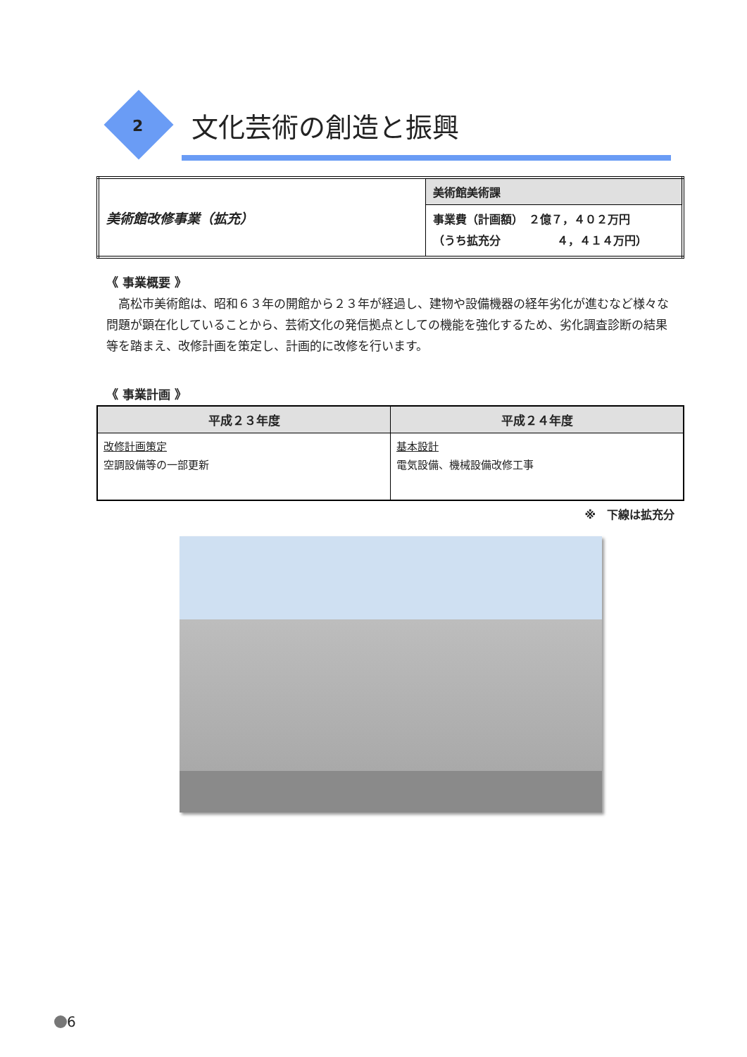2 文化芸術の創造と振興
| 美術館改修事業（拡充） | 美術館美術課 |
| | 事業費（計画額） ２億７，４０２万円 （うち拡充分 ４，４１４万円） |
《 事業概要 》
高松市美術館は、昭和６３年の開館から２３年が経過し、建物や設備機器の経年劣化が進むなど様々な問題が顕在化していることから、芸術文化の発信拠点としての機能を強化するため、劣化調査診断の結果等を踏まえ、改修計画を策定し、計画的に改修を行います。
《 事業計画 》
| 平成２３年度 | 平成２４年度 |
| --- | --- |
| 改修計画策定 空調設備等の一部更新 | 基本設計 電気設備、機械設備改修工事 |
※　下線は拡充分
6